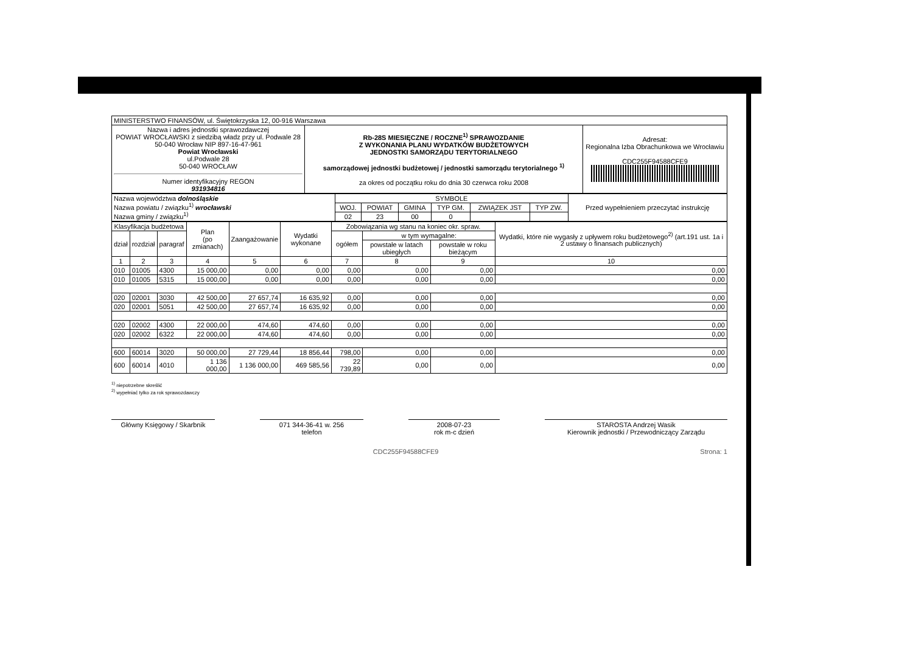| MINISTERSTWO FINANSÓW, ul. Świętokrzyska 12, 00-916 Warszawa | | |
| Nazwa i adres jednostki sprawozdawczej POWIAT WROCŁAWSKI z siedzibą władz przy ul. Podwale 28 50-040 Wrocław NIP 897-16-47-961 Powiat Wrocławski ul.Podwale 28 50-040 WROCŁAW Numer identyfikacyjny REGON 931934816 | Rb-28S MIESIĘCZNE / ROCZNE<sup>1)</sup> SPRAWOZDANIE Z WYKONANIA PLANU WYDATKÓW BUDŻETOWYCH JEDNOSTKI SAMORZĄDU TERYTORIALNEGO samorządowej jednostki budżetowej / jednostki samorządu terytorialnego <sup>1)</sup> za okres od początku roku do dnia 30 czerwca roku 2008 | Adresat: Regionalna Izba Obrachunkowa we Wrocławiu CDC255F94588CFE9 |
| Nazwa województwa dolnośląskie Nazwa powiatu / związku<sup>1)</sup> wrocławski Nazwa gminy / związku<sup>1)</sup> | SYMBOLE | | | | | | Przed wypełnieniem przeczytać instrukcję |
| | WOJ. | POWIAT | GMINA | TYP GM. | ZWIĄZEK JST | TYP ZW. | |
| | 02 | 23 | 00 | 0 | | | |
| Klasyfikacja budżetowa | | | Plan (po zmianach) | Zaangażowanie | Wydatki wykonane | Zobowiązania wg stanu na koniec okr. spraw. | | | Wydatki, które nie wygasły z upływem roku budżetowego<sup>2)</sup> (art.191 ust. 1a i 2 ustawy o finansach publicznych) |
| --- | --- | --- | --- | --- | --- | --- | --- | --- | --- |
| dział | rozdział | paragraf | | | | ogółem | w tym wymagalne: | | |
| | | | | | | | powstałe w latach ubiegłych | powstałe w roku bieżącym | |
| 1 | 2 | 3 | 4 | 5 | 6 | 7 | 8 | 9 | 10 |
| 010 | 01005 | 4300 | 15 000,00 | 0,00 | 0,00 | 0,00 | 0,00 | 0,00 | 0,00 |
| 010 | 01005 | 5315 | 15 000,00 | 0,00 | 0,00 | 0,00 | 0,00 | 0,00 | 0,00 |
| 020 | 02001 | 3030 | 42 500,00 | 27 657,74 | 16 635,92 | 0,00 | 0,00 | 0,00 | 0,00 |
| 020 | 02001 | 5051 | 42 500,00 | 27 657,74 | 16 635,92 | 0,00 | 0,00 | 0,00 | 0,00 |
| 020 | 02002 | 4300 | 22 000,00 | 474,60 | 474,60 | 0,00 | 0,00 | 0,00 | 0,00 |
| 020 | 02002 | 6322 | 22 000,00 | 474,60 | 474,60 | 0,00 | 0,00 | 0,00 | 0,00 |
| 600 | 60014 | 3020 | 50 000,00 | 27 729,44 | 18 856,44 | 798,00 | 0,00 | 0,00 | 0,00 |
| 600 | 60014 | 4010 | 1 136 000,00 | 1 136 000,00 | 469 585,56 | 22 739,89 | 0,00 | 0,00 | 0,00 |
<sup>1)</sup> niepotrzebne skreślić
<sup>2)</sup> wypełniać tylko za rok sprawozdawczy
Główny Księgowy / Skarbnik
071 344-36-41 w. 256
telefon
2008-07-23
rok m-c dzień
STAROSTA Andrzej Wasik
Kierownik jednostki / Przewodniczący Zarządu
CDC255F94588CFE9 Strona: 1